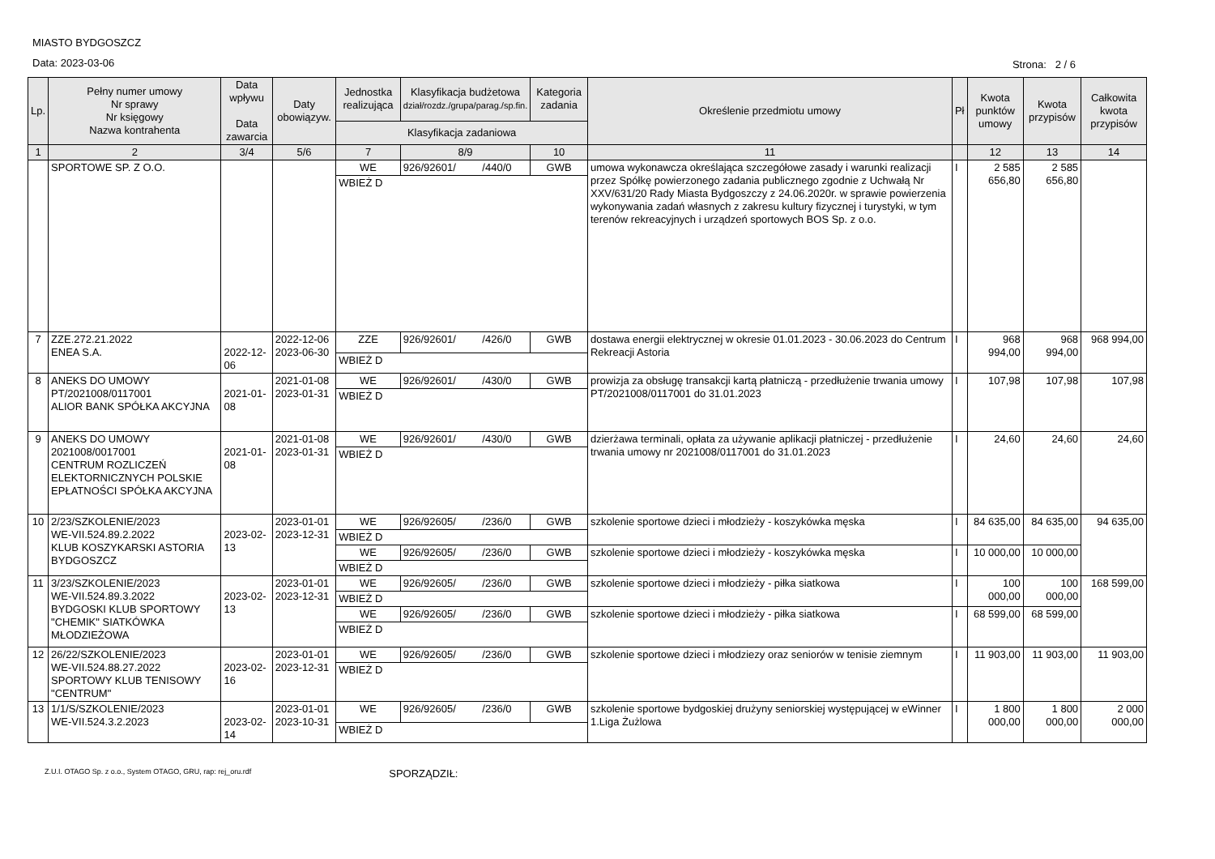MIASTO BYDGOSZCZ
Data: 2023-03-06
Strona: 2 / 6
| Lp. | Pełny numer umowy Nr sprawy Nr księgowy Nazwa kontrahenta | Data wpływu Data zawarcia | Daty obowiązyw. | Jednostka realizująca | Klasyfikacja budżetowa dział/rozdz./grupa/parag./sp.fin. | Kategoria zadania | Określenie przedmiotu umowy | Pł | Kwota punktów umowy | Kwota przypisów | Całkowita kwota przypisów |
| --- | --- | --- | --- | --- | --- | --- | --- | --- | --- | --- | --- |
| | | | | Klasyfikacja zadaniowa | | | | | | | |
| 1 | 2 | 3/4 | 5/6 | 7 | 8/9 | 10 | 11 | | 12 | 13 | 14 |
| | SPORTOWE SP. Z O.O. | | | WE | 926/92601/ /440/0 | GWB | umowa wykonawcza określająca szczegółowe zasady i warunki realizacji przez Spółkę powierzonego zadania publicznego zgodnie z Uchwałą Nr XXV/631/20 Rady Miasta Bydgoszczy z 24.06.2020r. w sprawie powierzenia wykonywania zadań własnych z zakresu kultury fizycznej i turystyki, w tym terenów rekreacyjnych i urządzeń sportowych BOS Sp. z o.o. | I | 2 585 656,80 | 2 585 656,80 | |
| | | | | WBIEŻ D | | | | | | | |
| 7 | ZZE.272.21.2022 ENEA S.A. | 2022-12-06 | 2022-12-06 2023-06-30 | ZZE | 926/92601/ /426/0 | GWB | dostawa energii elektrycznej w okresie 01.01.2023 - 30.06.2023 do Centrum Rekreacji Astoria | I | 968 994,00 | 968 994,00 | 968 994,00 |
| | | | | WBIEŻ D | | | | | | | |
| 8 | ANEKS DO UMOWY PT/2021008/0117001 ALIOR BANK SPÓŁKA AKCYJNA | 2021-01-08 | 2021-01-08 2023-01-31 | WE | 926/92601/ /430/0 | GWB | prowizja za obsługę transakcji kartą płatniczą - przedłużenie trwania umowy PT/2021008/0117001 do 31.01.2023 | I | 107,98 | 107,98 | 107,98 |
| | | | | WBIEŻ D | | | | | | | |
| 9 | ANEKS DO UMOWY 2021008/0017001 CENTRUM ROZLICZEŃ ELEKTORNICZNYCH POLSKIE EPŁATNOŚCI SPÓŁKA AKCYJNA | 2021-01-08 | 2021-01-08 2023-01-31 | WE | 926/92601/ /430/0 | GWB | dzierżawa terminali, opłata za używanie aplikacji płatniczej - przedłużenie trwania umowy nr 2021008/0117001 do 31.01.2023 | I | 24,60 | 24,60 | 24,60 |
| | | | | WBIEŻ D | | | | | | | |
| 10 | 2/23/SZKOLENIE/2023 WE-VII.524.89.2.2022 KLUB KOSZYKARSKI ASTORIA BYDGOSZCZ | 2023-02-13 | 2023-01-01 2023-12-31 | WE | 926/92605/ /236/0 | GWB | szkolenie sportowe dzieci i młodzieży - koszykówka męska | I | 84 635,00 | 84 635,00 | 94 635,00 |
| | | | | WBIEŻ D | | | | | | | |
| | | | | WE | 926/92605/ /236/0 | GWB | szkolenie sportowe dzieci i młodzieży - koszykówka męska | I | 10 000,00 | 10 000,00 | |
| | | | | WBIEŻ D | | | | | | | |
| 11 | 3/23/SZKOLENIE/2023 WE-VII.524.89.3.2022 BYDGOSKI KLUB SPORTOWY "CHEMIK" SIATKÓWKA MŁODZIEŻOWA | 2023-02-13 | 2023-01-01 2023-12-31 | WE | 926/92605/ /236/0 | GWB | szkolenie sportowe dzieci i młodzieży - piłka siatkowa | I | 100 000,00 | 100 000,00 | 168 599,00 |
| | | | | WBIEŻ D | | | | | | | |
| | | | | WE | 926/92605/ /236/0 | GWB | szkolenie sportowe dzieci i młodzieży - piłka siatkowa | I | 68 599,00 | 68 599,00 | |
| | | | | WBIEŻ D | | | | | | | |
| 12 | 26/22/SZKOLENIE/2023 WE-VII.524.88.27.2022 SPORTOWY KLUB TENISOWY "CENTRUM" | 2023-02-16 | 2023-01-01 2023-12-31 | WE | 926/92605/ /236/0 | GWB | szkolenie sportowe dzieci i młodziezy oraz seniorów w tenisie ziemnym | I | 11 903,00 | 11 903,00 | 11 903,00 |
| | | | | WBIEŻ D | | | | | | | |
| 13 | 1/1/S/SZKOLENIE/2023 WE-VII.524.3.2.2023 | 2023-02-14 | 2023-01-01 2023-10-31 | WE | 926/92605/ /236/0 | GWB | szkolenie sportowe bydgoskiej drużyny seniorskiej występującej w eWinner 1.Liga Żużlowa | I | 1 800 000,00 | 1 800 000,00 | 2 000 000,00 |
| | | | | WBIEŻ D | | | | | | | |
Z.U.I. OTAGO Sp. z o.o., System OTAGO, GRU, rap: rej_oru.rdf SPORZĄDZIŁ: